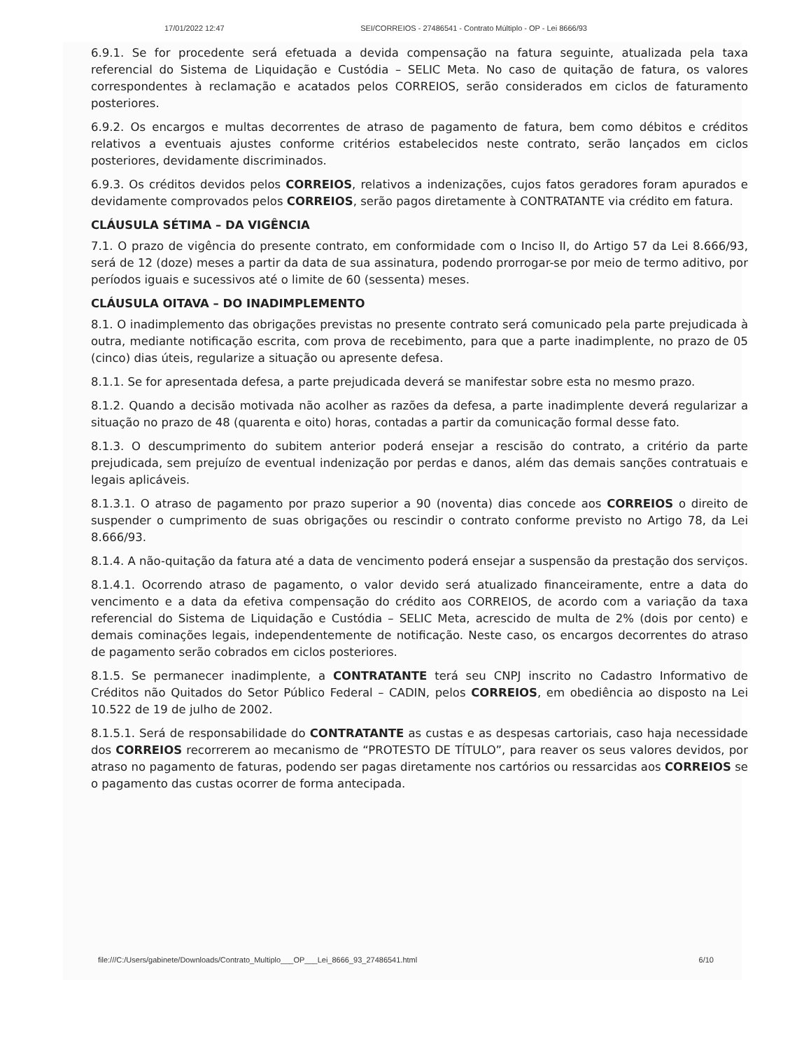17/01/2022 12:47 SEI/CORREIOS - 27486541 - Contrato Múltiplo - OP - Lei 8666/93
6.9.1. Se for procedente será efetuada a devida compensação na fatura seguinte, atualizada pela taxa referencial do Sistema de Liquidação e Custódia – SELIC Meta. No caso de quitação de fatura, os valores correspondentes à reclamação e acatados pelos CORREIOS, serão considerados em ciclos de faturamento posteriores.
6.9.2. Os encargos e multas decorrentes de atraso de pagamento de fatura, bem como débitos e créditos relativos a eventuais ajustes conforme critérios estabelecidos neste contrato, serão lançados em ciclos posteriores, devidamente discriminados.
6.9.3. Os créditos devidos pelos CORREIOS, relativos a indenizações, cujos fatos geradores foram apurados e devidamente comprovados pelos CORREIOS, serão pagos diretamente à CONTRATANTE via crédito em fatura.
CLÁUSULA SÉTIMA – DA VIGÊNCIA
7.1. O prazo de vigência do presente contrato, em conformidade com o Inciso II, do Artigo 57 da Lei 8.666/93, será de 12 (doze) meses a partir da data de sua assinatura, podendo prorrogar-se por meio de termo aditivo, por períodos iguais e sucessivos até o limite de 60 (sessenta) meses.
CLÁUSULA OITAVA – DO INADIMPLEMENTO
8.1. O inadimplemento das obrigações previstas no presente contrato será comunicado pela parte prejudicada à outra, mediante notificação escrita, com prova de recebimento, para que a parte inadimplente, no prazo de 05 (cinco) dias úteis, regularize a situação ou apresente defesa.
8.1.1. Se for apresentada defesa, a parte prejudicada deverá se manifestar sobre esta no mesmo prazo.
8.1.2. Quando a decisão motivada não acolher as razões da defesa, a parte inadimplente deverá regularizar a situação no prazo de 48 (quarenta e oito) horas, contadas a partir da comunicação formal desse fato.
8.1.3. O descumprimento do subitem anterior poderá ensejar a rescisão do contrato, a critério da parte prejudicada, sem prejuízo de eventual indenização por perdas e danos, além das demais sanções contratuais e legais aplicáveis.
8.1.3.1. O atraso de pagamento por prazo superior a 90 (noventa) dias concede aos CORREIOS o direito de suspender o cumprimento de suas obrigações ou rescindir o contrato conforme previsto no Artigo 78, da Lei 8.666/93.
8.1.4. A não-quitação da fatura até a data de vencimento poderá ensejar a suspensão da prestação dos serviços.
8.1.4.1. Ocorrendo atraso de pagamento, o valor devido será atualizado financeiramente, entre a data do vencimento e a data da efetiva compensação do crédito aos CORREIOS, de acordo com a variação da taxa referencial do Sistema de Liquidação e Custódia – SELIC Meta, acrescido de multa de 2% (dois por cento) e demais cominações legais, independentemente de notificação. Neste caso, os encargos decorrentes do atraso de pagamento serão cobrados em ciclos posteriores.
8.1.5. Se permanecer inadimplente, a CONTRATANTE terá seu CNPJ inscrito no Cadastro Informativo de Créditos não Quitados do Setor Público Federal – CADIN, pelos CORREIOS, em obediência ao disposto na Lei 10.522 de 19 de julho de 2002.
8.1.5.1. Será de responsabilidade do CONTRATANTE as custas e as despesas cartoriais, caso haja necessidade dos CORREIOS recorrerem ao mecanismo de “PROTESTO DE TÍTULO”, para reaver os seus valores devidos, por atraso no pagamento de faturas, podendo ser pagas diretamente nos cartórios ou ressarcidas aos CORREIOS se o pagamento das custas ocorrer de forma antecipada.
file:///C:/Users/gabinete/Downloads/Contrato_Multiplo___OP___Lei_8666_93_27486541.html 6/10